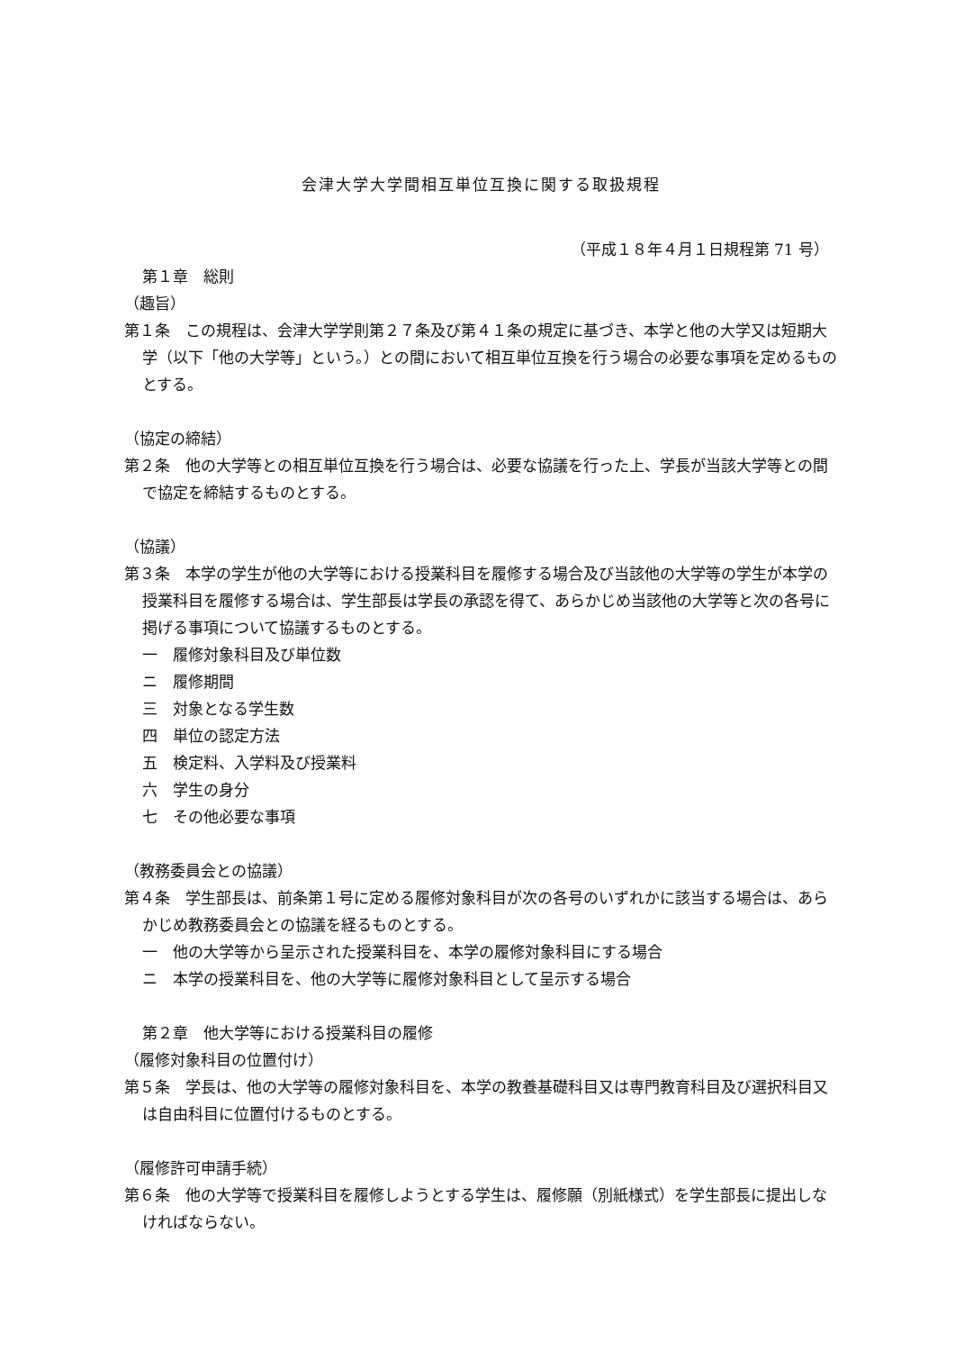会津大学大学間相互単位互換に関する取扱規程
（平成１８年４月１日規程第 71 号）
第１章　総則
（趣旨）
第１条　この規程は、会津大学学則第２７条及び第４１条の規定に基づき、本学と他の大学又は短期大学（以下「他の大学等」という。）との間において相互単位互換を行う場合の必要な事項を定めるものとする。
（協定の締結）
第２条　他の大学等との相互単位互換を行う場合は、必要な協議を行った上、学長が当該大学等との間で協定を締結するものとする。
（協議）
第３条　本学の学生が他の大学等における授業科目を履修する場合及び当該他の大学等の学生が本学の授業科目を履修する場合は、学生部長は学長の承認を得て、あらかじめ当該他の大学等と次の各号に掲げる事項について協議するものとする。
一　履修対象科目及び単位数
ニ　履修期間
三　対象となる学生数
四　単位の認定方法
五　検定料、入学料及び授業料
六　学生の身分
七　その他必要な事項
（教務委員会との協議）
第４条　学生部長は、前条第１号に定める履修対象科目が次の各号のいずれかに該当する場合は、あらかじめ教務委員会との協議を経るものとする。
一　他の大学等から呈示された授業科目を、本学の履修対象科目にする場合
ニ　本学の授業科目を、他の大学等に履修対象科目として呈示する場合
第２章　他大学等における授業科目の履修
（履修対象科目の位置付け）
第５条　学長は、他の大学等の履修対象科目を、本学の教養基礎科目又は専門教育科目及び選択科目又は自由科目に位置付けるものとする。
（履修許可申請手続）
第６条　他の大学等で授業科目を履修しようとする学生は、履修願（別紙様式）を学生部長に提出しなければならない。